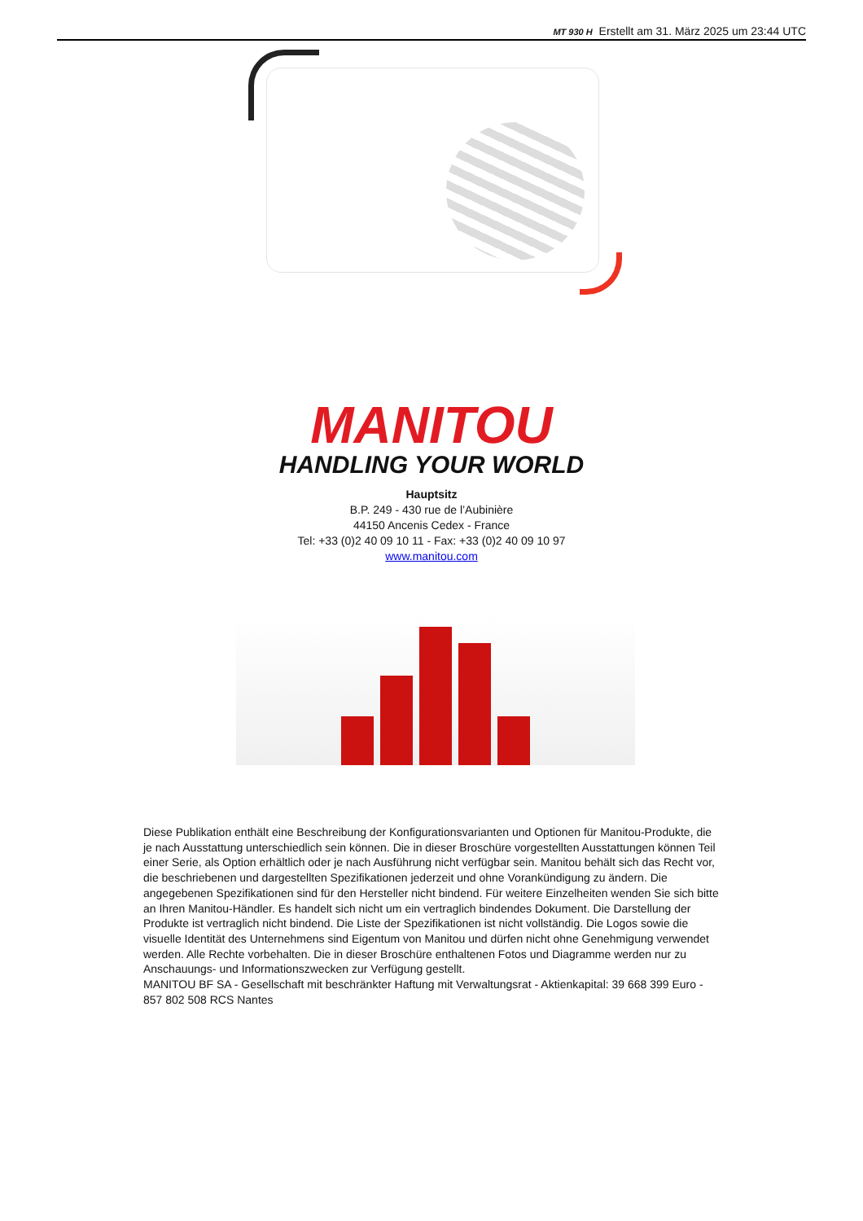MT 930 H Erstellt am 31. März 2025 um 23:44 UTC
MANITOU
HANDLING YOUR WORLD
Hauptsitz
B.P. 249 - 430 rue de l’Aubinière
44150 Ancenis Cedex - France
Tel: +33 (0)2 40 09 10 11 - Fax: +33 (0)2 40 09 10 97
www.manitou.com
Diese Publikation enthält eine Beschreibung der Konfigurationsvarianten und Optionen für Manitou-Produkte, die je nach Ausstattung unterschiedlich sein können. Die in dieser Broschüre vorgestellten Ausstattungen können Teil einer Serie, als Option erhältlich oder je nach Ausführung nicht verfügbar sein. Manitou behält sich das Recht vor, die beschriebenen und dargestellten Spezifikationen jederzeit und ohne Vorankündigung zu ändern. Die angegebenen Spezifikationen sind für den Hersteller nicht bindend. Für weitere Einzelheiten wenden Sie sich bitte an Ihren Manitou-Händler. Es handelt sich nicht um ein vertraglich bindendes Dokument. Die Darstellung der Produkte ist vertraglich nicht bindend. Die Liste der Spezifikationen ist nicht vollständig. Die Logos sowie die visuelle Identität des Unternehmens sind Eigentum von Manitou und dürfen nicht ohne Genehmigung verwendet werden. Alle Rechte vorbehalten. Die in dieser Broschüre enthaltenen Fotos und Diagramme werden nur zu Anschauungs- und Informationszwecken zur Verfügung gestellt.
MANITOU BF SA - Gesellschaft mit beschränkter Haftung mit Verwaltungsrat - Aktienkapital: 39 668 399 Euro - 857 802 508 RCS Nantes